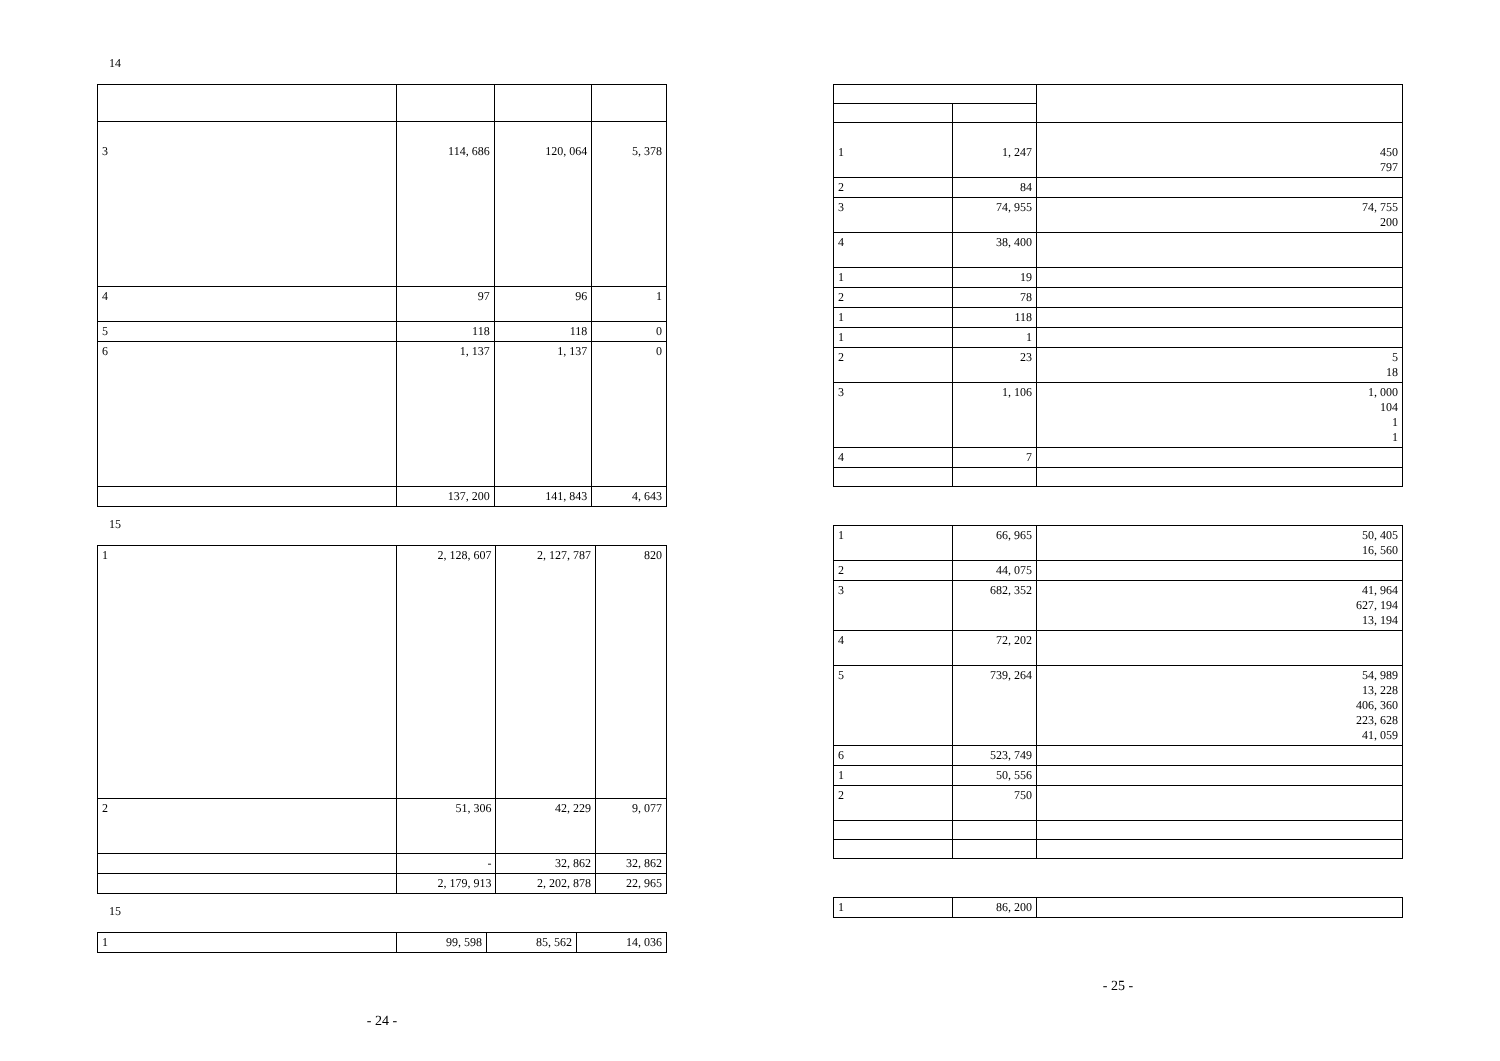14
| 3 | 114, 686 | 120, 064 | 5, 378 |
| 4 | 97 | 96 | 1 |
| 5 | 118 | 118 | 0 |
| 6 | 1, 137 | 1, 137 | 0 |
| | 137, 200 | 141, 843 | 4, 643 |
15
| 1 | 2, 128, 607 | 2, 127, 787 | 820 |
| 2 | 51, 306 | 42, 229 | 9, 077 |
| | - | 32, 862 | 32, 862 |
| | 2, 179, 913 | 2, 202, 878 | 22, 965 |
15
| 1 | 99, 598 | 85, 562 | 14, 036 |
- 24 -
| 1 | 1, 247 | 450 797 |
| 2 | 84 | |
| 3 | 74, 955 | 74, 755 200 |
| 4 | 38, 400 | |
| 1 | 19 | |
| 2 | 78 | |
| 1 | 118 | |
| 1 | 1 | |
| 2 | 23 | 5 18 |
| 3 | 1, 106 | 1, 000 104 1 1 |
| 4 | 7 | |
| 1 | 66, 965 | 50, 405 16, 560 |
| 2 | 44, 075 | |
| 3 | 682, 352 | 41, 964 627, 194 13, 194 |
| 4 | 72, 202 | |
| 5 | 739, 264 | 54, 989 13, 228 406, 360 223, 628 41, 059 |
| 6 | 523, 749 | |
| 1 | 50, 556 | |
| 2 | 750 | |
| 1 | 86, 200 | |
- 25 -